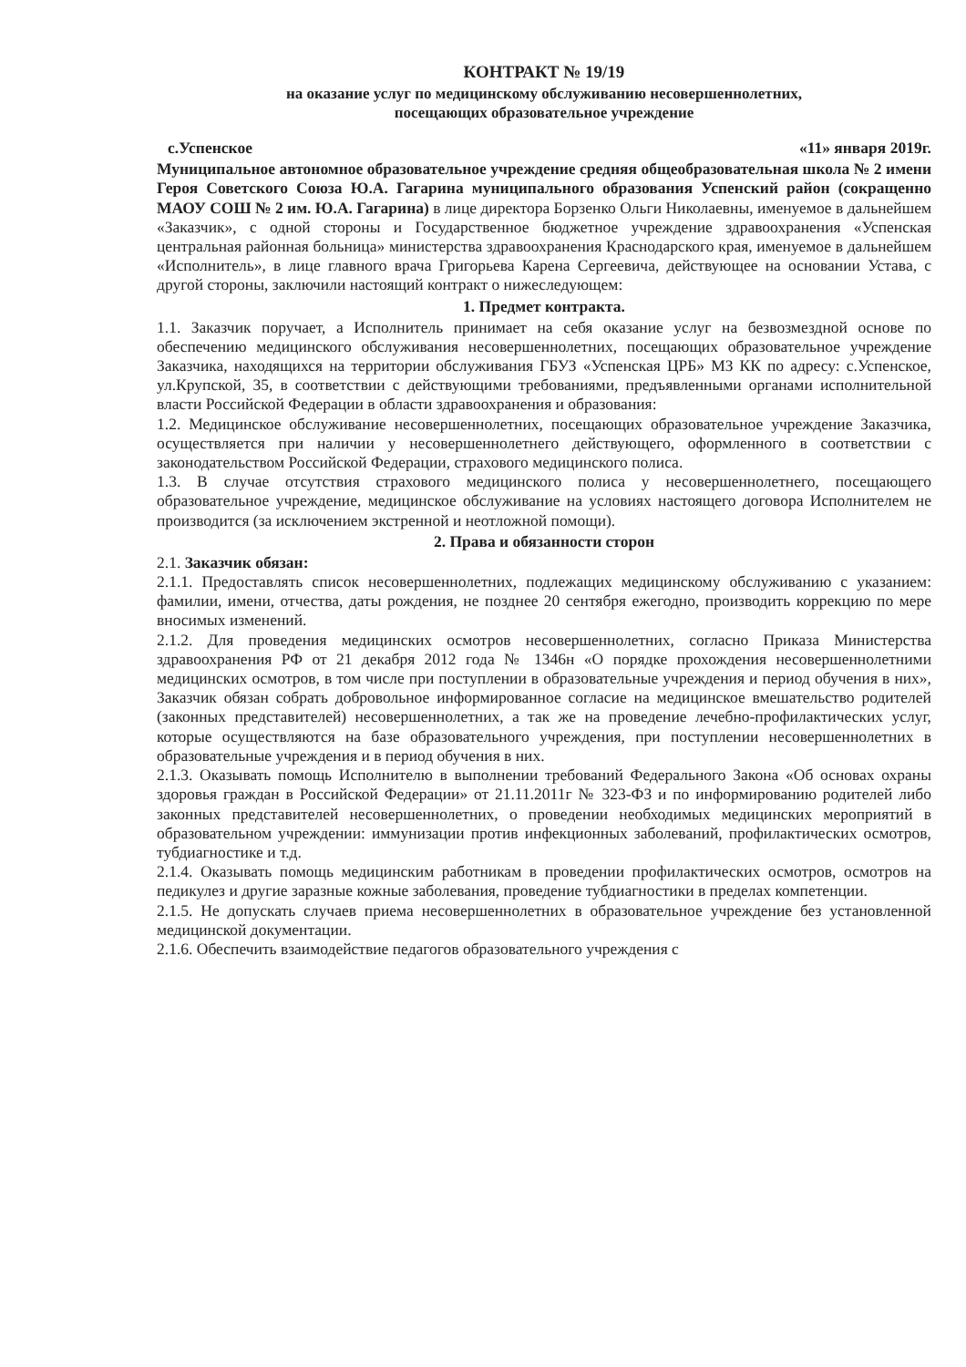КОНТРАКТ № 19/19
на оказание услуг по медицинскому обслуживанию несовершеннолетних,
посещающих образовательное учреждение
с.Успенское «11» января 2019г.
Муниципальное автономное образовательное учреждение средняя общеобразовательная школа № 2 имени Героя Советского Союза Ю.А. Гагарина муниципального образования Успенский район (сокращенно МАОУ СОШ № 2 им. Ю.А. Гагарина) в лице директора Борзенко Ольги Николаевны, именуемое в дальнейшем «Заказчик», с одной стороны и Государственное бюджетное учреждение здравоохранения «Успенская центральная районная больница» министерства здравоохранения Краснодарского края, именуемое в дальнейшем «Исполнитель», в лице главного врача Григорьева Карена Сергеевича, действующее на основании Устава, с другой стороны, заключили настоящий контракт о нижеследующем:
1. Предмет контракта.
1.1. Заказчик поручает, а Исполнитель принимает на себя оказание услуг на безвозмездной основе по обеспечению медицинского обслуживания несовершеннолетних, посещающих образовательное учреждение Заказчика, находящихся на территории обслуживания ГБУЗ «Успенская ЦРБ» МЗ КК по адресу: с.Успенское, ул.Крупской, 35, в соответствии с действующими требованиями, предъявленными органами исполнительной власти Российской Федерации в области здравоохранения и образования:
1.2. Медицинское обслуживание несовершеннолетних, посещающих образовательное учреждение Заказчика, осуществляется при наличии у несовершеннолетнего действующего, оформленного в соответствии с законодательством Российской Федерации, страхового медицинского полиса.
1.3. В случае отсутствия страхового медицинского полиса у несовершеннолетнего, посещающего образовательное учреждение, медицинское обслуживание на условиях настоящего договора Исполнителем не производится (за исключением экстренной и неотложной помощи).
2. Права и обязанности сторон
2.1. Заказчик обязан:
2.1.1. Предоставлять список несовершеннолетних, подлежащих медицинскому обслуживанию с указанием: фамилии, имени, отчества, даты рождения, не позднее 20 сентября ежегодно, производить коррекцию по мере вносимых изменений.
2.1.2. Для проведения медицинских осмотров несовершеннолетних, согласно Приказа Министерства здравоохранения РФ от 21 декабря 2012 года № 1346н «О порядке прохождения несовершеннолетними медицинских осмотров, в том числе при поступлении в образовательные учреждения и период обучения в них», Заказчик обязан собрать добровольное информированное согласие на медицинское вмешательство родителей (законных представителей) несовершеннолетних, а так же на проведение лечебно-профилактических услуг, которые осуществляются на базе образовательного учреждения, при поступлении несовершеннолетних в образовательные учреждения и в период обучения в них.
2.1.3. Оказывать помощь Исполнителю в выполнении требований Федерального Закона «Об основах охраны здоровья граждан в Российской Федерации» от 21.11.2011г № 323-ФЗ и по информированию родителей либо законных представителей несовершеннолетних, о проведении необходимых медицинских мероприятий в образовательном учреждении: иммунизации против инфекционных заболеваний, профилактических осмотров, тубдиагностике и т.д.
2.1.4. Оказывать помощь медицинским работникам в проведении профилактических осмотров, осмотров на педикулез и другие заразные кожные заболевания, проведение тубдиагностики в пределах компетенции.
2.1.5. Не допускать случаев приема несовершеннолетних в образовательное учреждение без установленной медицинской документации.
2.1.6. Обеспечить взаимодействие педагогов образовательного учреждения с